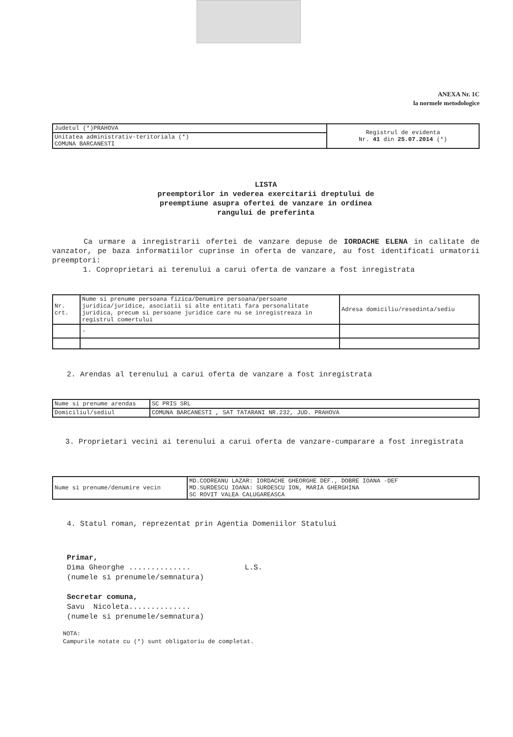ANEXA Nr. 1C
la normele metodologice
| Judetul (*)PRAHOVA | Registrul de evidenta Nr. 41 din 25.07.2014 (*) |
| Unitatea administrativ-teritoriala (*) COMUNA BARCANESTI | |
LISTA
preemptorilor in vederea exercitarii dreptului de
preemptiune asupra ofertei de vanzare in ordinea
rangului de preferinta
Ca urmare a inregistrarii ofertei de vanzare depuse de IORDACHE ELENA in calitate de vanzator, pe baza informatiilor cuprinse in oferta de vanzare, au fost identificati urmatorii preemptori:
1. Coproprietari ai terenului a carui oferta de vanzare a fost inregistrata
| Nr. crt. | Nume si prenume persoana fizica/Denumire persoana/persoane juridica/juridice, asociatii si alte entitati fara personalitate juridica, precum si persoane juridice care nu se inregistreaza in registrul comertului | Adresa domiciliu/resedinta/sediu |
| | - | |
2. Arendas al terenului a carui oferta de vanzare a fost inregistrata
| Nume si prenume arendas | SC PRIS SRL |
| Domiciliul/sediul | COMUNA BARCANESTI , SAT TATARANI NR.232, JUD. PRAHOVA |
3. Proprietari vecini ai terenului a carui oferta de vanzare-cumparare a fost inregistrata
| Nume si prenume/denumire vecin | MD.CODREANU LAZAR: IORDACHE GHEORGHE DEF., DOBRE IOANA -DEF MD.SURDESCU IOANA: SURDESCU ION, MARIA GHERGHINA SC ROVIT VALEA CALUGAREASCA |
4. Statul roman, reprezentat prin Agentia Domeniilor Statului
Primar,
Dima Gheorghe .............. L.S.
(numele si prenumele/semnatura)
Secretar comuna,
Savu Nicoleta..............
(numele si prenumele/semnatura)
NOTA:
Campurile notate cu (*) sunt obligatoriu de completat.